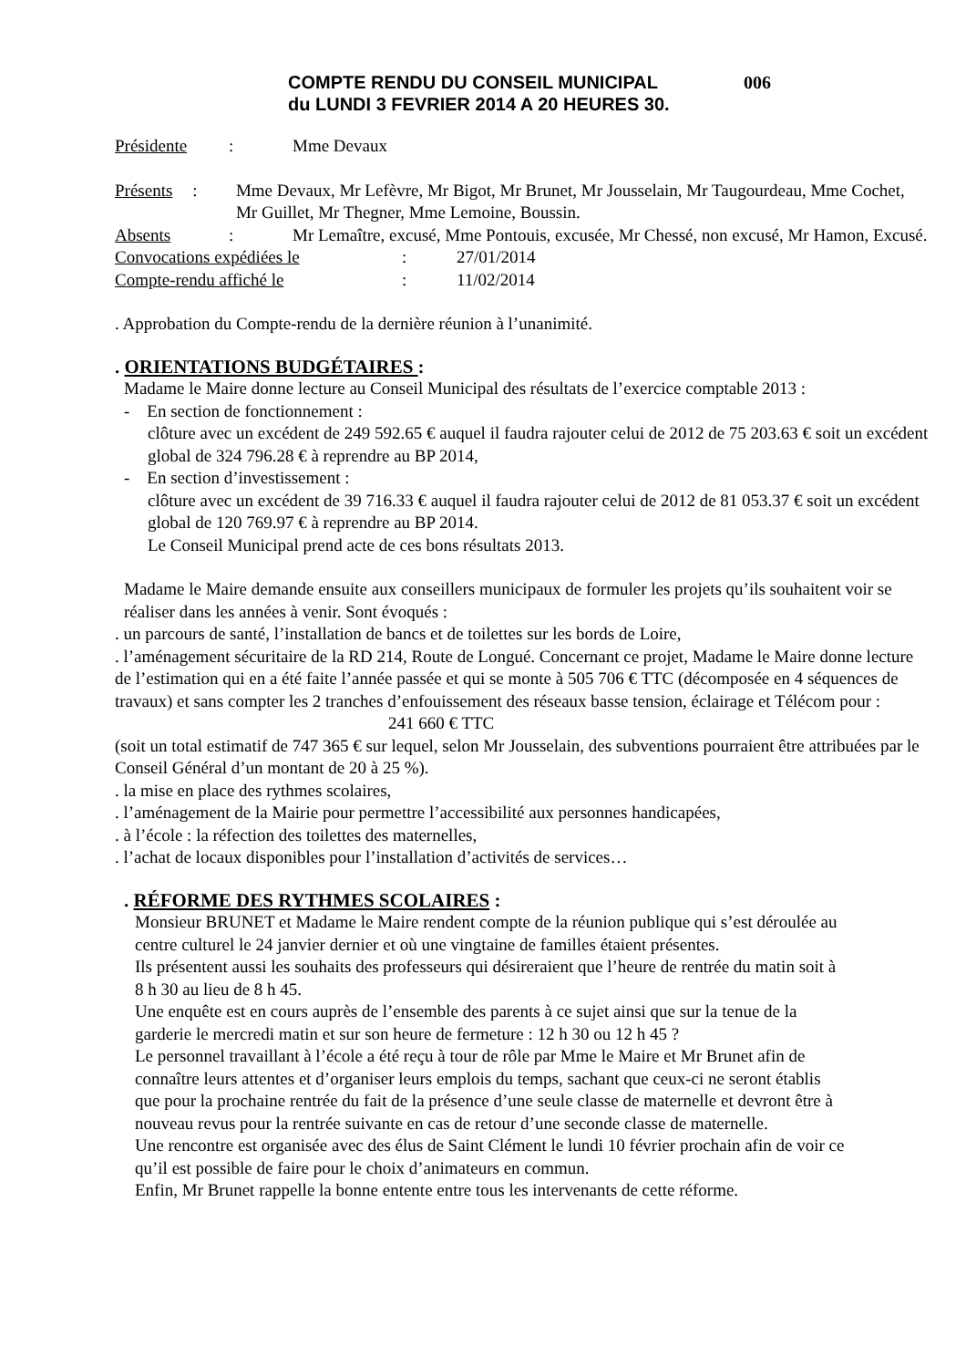COMPTE RENDU DU CONSEIL MUNICIPAL
du LUNDI 3 FEVRIER 2014 A 20 HEURES 30.
006
Présidente : Mme Devaux
Présents : Mme Devaux, Mr Lefèvre, Mr Bigot, Mr Brunet, Mr Jousselain, Mr Taugourdeau, Mme Cochet, Mr Guillet, Mr Thegner, Mme Lemoine, Boussin.
Absents : Mr Lemaître, excusé, Mme Pontouis, excusée, Mr Chessé, non excusé, Mr Hamon, Excusé.
Convocations expédiées le : 27/01/2014
Compte-rendu affiché le : 11/02/2014
. Approbation du Compte-rendu de la dernière réunion à l’unanimité.
. ORIENTATIONS BUDGÉTAIRES :
Madame le Maire donne lecture au Conseil Municipal des résultats de l’exercice comptable 2013 :
- En section de fonctionnement :
clôture avec un excédent de 249 592.65 € auquel il faudra rajouter celui de 2012 de 75 203.63 € soit un excédent global de 324 796.28 € à reprendre au BP 2014,
- En section d’investissement :
clôture avec un excédent de 39 716.33 € auquel il faudra rajouter celui de 2012 de 81 053.37 € soit un excédent global de 120 769.97 € à reprendre au BP 2014.
Le Conseil Municipal prend acte de ces bons résultats 2013.
Madame le Maire demande ensuite aux conseillers municipaux de formuler les projets qu’ils souhaitent voir se réaliser dans les années à venir. Sont évoqués :
. un parcours de santé, l’installation de bancs et de toilettes sur les bords de Loire,
. l’aménagement sécuritaire de la RD 214, Route de Longué. Concernant ce projet, Madame le Maire donne lecture de l’estimation qui en a été faite l’année passée et qui se monte à 505 706 € TTC (décomposée en 4 séquences de travaux) et sans compter les 2 tranches d’enfouissement des réseaux basse tension, éclairage et Télécom pour : 241 660 € TTC
(soit un total estimatif de 747 365 € sur lequel, selon Mr Jousselain, des subventions pourraient être attribuées par le Conseil Général d’un montant de 20 à 25 %).
. la mise en place des rythmes scolaires,
. l’aménagement de la Mairie pour permettre l’accessibilité aux personnes handicapées,
. à l’école : la réfection des toilettes des maternelles,
. l’achat de locaux disponibles pour l’installation d’activités de services…
. RÉFORME DES RYTHMES SCOLAIRES :
Monsieur BRUNET et Madame le Maire rendent compte de la réunion publique qui s’est déroulée au centre culturel le 24 janvier dernier et où une vingtaine de familles étaient présentes.
Ils présentent aussi les souhaits des professeurs qui désireraient que l’heure de rentrée du matin soit à 8 h 30 au lieu de 8 h 45.
Une enquête est en cours auprès de l’ensemble des parents à ce sujet ainsi que sur la tenue de la garderie le mercredi matin et sur son heure de fermeture : 12 h 30 ou 12 h 45 ?
Le personnel travaillant à l’école a été reçu à tour de rôle par Mme le Maire et Mr Brunet afin de connaître leurs attentes et d’organiser leurs emplois du temps, sachant que ceux-ci ne seront établis que pour la prochaine rentrée du fait de la présence d’une seule classe de maternelle et devront être à nouveau revus pour la rentrée suivante en cas de retour d’une seconde classe de maternelle.
Une rencontre est organisée avec des élus de Saint Clément le lundi 10 février prochain afin de voir ce qu’il est possible de faire pour le choix d’animateurs en commun.
Enfin, Mr Brunet rappelle la bonne entente entre tous les intervenants de cette réforme.